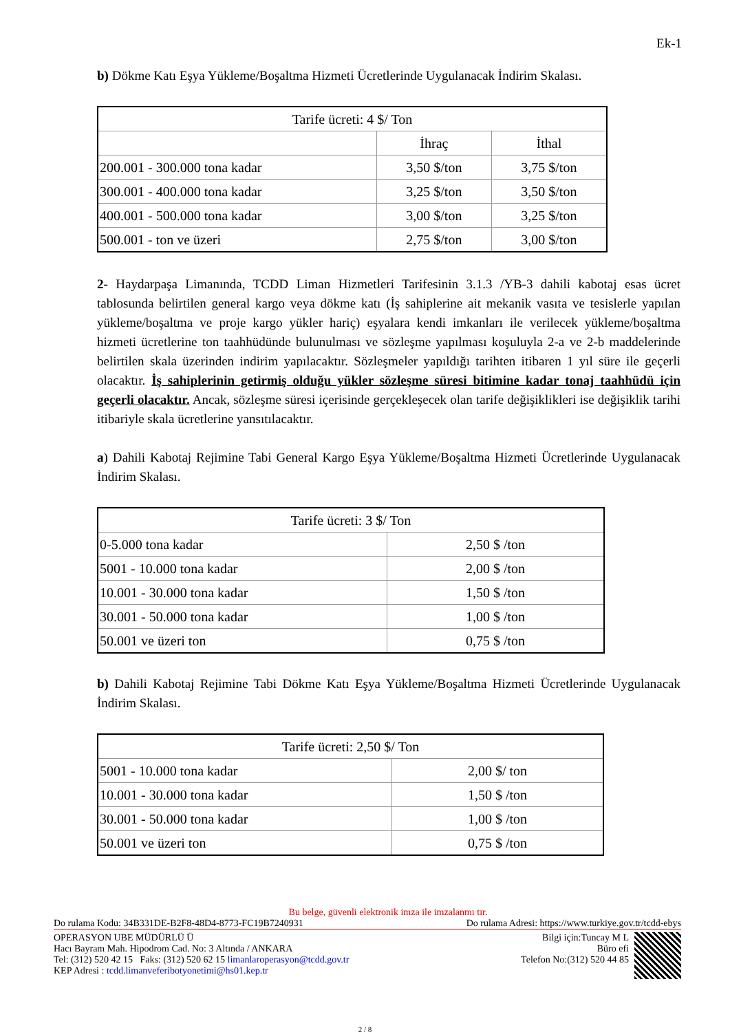Ek-1
b) Dökme Katı Eşya Yükleme/Boşaltma Hizmeti Ücretlerinde Uygulanacak İndirim Skalası.
| Tarife ücreti: 4 $/ Ton | | |
| | İhraç | İthal |
| 200.001 - 300.000 tona kadar | 3,50 $/ton | 3,75 $/ton |
| 300.001 - 400.000 tona kadar | 3,25 $/ton | 3,50 $/ton |
| 400.001 - 500.000 tona kadar | 3,00 $/ton | 3,25 $/ton |
| 500.001 - ton ve üzeri | 2,75 $/ton | 3,00 $/ton |
2- Haydarpaşa Limanında, TCDD Liman Hizmetleri Tarifesinin 3.1.3 /YB-3 dahili kabotaj esas ücret tablosunda belirtilen general kargo veya dökme katı (İş sahiplerine ait mekanik vasıta ve tesislerle yapılan yükleme/boşaltma ve proje kargo yükler hariç) eşyalara kendi imkanları ile verilecek yükleme/boşaltma hizmeti ücretlerine ton taahhüdünde bulunulması ve sözleşme yapılması koşuluyla 2-a ve 2-b maddelerinde belirtilen skala üzerinden indirim yapılacaktır. Sözleşmeler yapıldığı tarihten itibaren 1 yıl süre ile geçerli olacaktır. İş sahiplerinin getirmiş olduğu yükler sözleşme süresi bitimine kadar tonaj taahhüdü için geçerli olacaktır. Ancak, sözleşme süresi içerisinde gerçekleşecek olan tarife değişiklikleri ise değişiklik tarihi itibariyle skala ücretlerine yansıtılacaktır.
a) Dahili Kabotaj Rejimine Tabi General Kargo Eşya Yükleme/Boşaltma Hizmeti Ücretlerinde Uygulanacak İndirim Skalası.
| Tarife ücreti: 3 $/ Ton | |
| 0-5.000 tona kadar | 2,50 $ /ton |
| 5001 - 10.000 tona kadar | 2,00 $ /ton |
| 10.001 - 30.000 tona kadar | 1,50 $ /ton |
| 30.001 - 50.000 tona kadar | 1,00 $ /ton |
| 50.001 ve üzeri ton | 0,75 $ /ton |
b) Dahili Kabotaj Rejimine Tabi Dökme Katı Eşya Yükleme/Boşaltma Hizmeti Ücretlerinde Uygulanacak İndirim Skalası.
| Tarife ücreti: 2,50 $/ Ton | |
| 5001 - 10.000 tona kadar | 2,00 $/ ton |
| 10.001 - 30.000 tona kadar | 1,50 $ /ton |
| 30.001 - 50.000 tona kadar | 1,00 $ /ton |
| 50.001 ve üzeri ton | 0,75 $ /ton |
Bu belge, güvenli elektronik imza ile imzalanmı tır.
Do rulama Kodu: 34B331DE-B2F8-48D4-8773-FC19B7240931 Do rulama Adresi: https://www.turkiye.gov.tr/tcdd-ebys
OPERASYON UBE MÜDÜRLÜ Ü
Hacı Bayram Mah. Hipodrom Cad. No: 3 Altında / ANKARA
Tel: (312) 520 42 15 Faks: (312) 520 62 15 limanlaroperasyon@tcdd.gov.tr
KEP Adresi : tcdd.limanveferibotyonetimi@hs01.kep.tr
Bilgi için:Tuncay M L
Büro efi
Telefon No:(312) 520 44 85
2 / 8